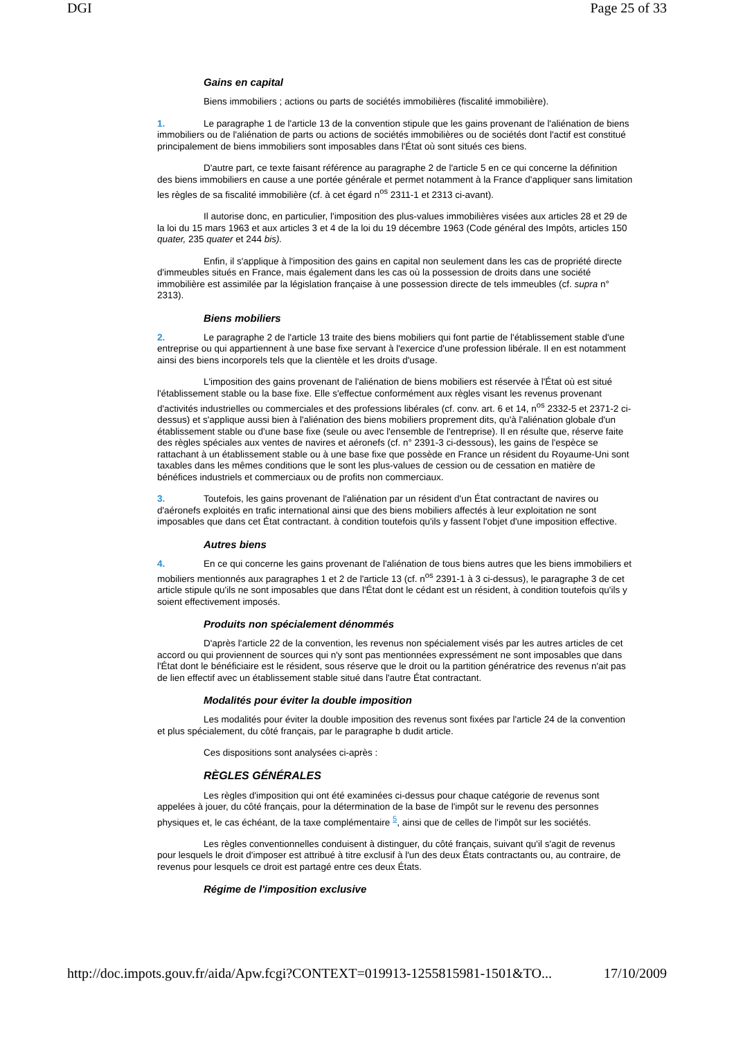DGI Page 25 of 33
Gains en capital
Biens immobiliers ; actions ou parts de sociétés immobilières (fiscalité immobilière).
1. Le paragraphe 1 de l'article 13 de la convention stipule que les gains provenant de l'aliénation de biens immobiliers ou de l'aliénation de parts ou actions de sociétés immobilières ou de sociétés dont l'actif est constitué principalement de biens immobiliers sont imposables dans l'État où sont situés ces biens.
D'autre part, ce texte faisant référence au paragraphe 2 de l'article 5 en ce qui concerne la définition des biens immobiliers en cause a une portée générale et permet notamment à la France d'appliquer sans limitation les règles de sa fiscalité immobilière (cf. à cet égard n<sup>os</sup> 2311-1 et 2313 ci-avant).
Il autorise donc, en particulier, l'imposition des plus-values immobilières visées aux articles 28 et 29 de la loi du 15 mars 1963 et aux articles 3 et 4 de la loi du 19 décembre 1963 (Code général des Impôts, articles 150 quater, 235 quater et 244 bis).
Enfin, il s'applique à l'imposition des gains en capital non seulement dans les cas de propriété directe d'immeubles situés en France, mais également dans les cas où la possession de droits dans une société immobilière est assimilée par la législation française à une possession directe de tels immeubles (cf. supra n° 2313).
Biens mobiliers
2. Le paragraphe 2 de l'article 13 traite des biens mobiliers qui font partie de l'établissement stable d'une entreprise ou qui appartiennent à une base fixe servant à l'exercice d'une profession libérale. Il en est notamment ainsi des biens incorporels tels que la clientèle et les droits d'usage.
L'imposition des gains provenant de l'aliénation de biens mobiliers est réservée à l'État où est situé l'établissement stable ou la base fixe. Elle s'effectue conformément aux règles visant les revenus provenant d'activités industrielles ou commerciales et des professions libérales (cf. conv. art. 6 et 14, n<sup>os</sup> 2332-5 et 2371-2 ci-dessus) et s'applique aussi bien à l'aliénation des biens mobiliers proprement dits, qu'à l'aliénation globale d'un établissement stable ou d'une base fixe (seule ou avec l'ensemble de l'entreprise). Il en résulte que, réserve faite des règles spéciales aux ventes de navires et aéronefs (cf. n° 2391-3 ci-dessous), les gains de l'espèce se rattachant à un établissement stable ou à une base fixe que possède en France un résident du Royaume-Uni sont taxables dans les mêmes conditions que le sont les plus-values de cession ou de cessation en matière de bénéfices industriels et commerciaux ou de profits non commerciaux.
3. Toutefois, les gains provenant de l'aliénation par un résident d'un État contractant de navires ou d'aéronefs exploités en trafic international ainsi que des biens mobiliers affectés à leur exploitation ne sont imposables que dans cet État contractant. à condition toutefois qu'ils y fassent l'objet d'une imposition effective.
Autres biens
4. En ce qui concerne les gains provenant de l'aliénation de tous biens autres que les biens immobiliers et mobiliers mentionnés aux paragraphes 1 et 2 de l'article 13 (cf. n<sup>os</sup> 2391-1 à 3 ci-dessus), le paragraphe 3 de cet article stipule qu'ils ne sont imposables que dans l'État dont le cédant est un résident, à condition toutefois qu'ils y soient effectivement imposés.
Produits non spécialement dénommés
D'après l'article 22 de la convention, les revenus non spécialement visés par les autres articles de cet accord ou qui proviennent de sources qui n'y sont pas mentionnées expressément ne sont imposables que dans l'État dont le bénéficiaire est le résident, sous réserve que le droit ou la partition génératrice des revenus n'ait pas de lien effectif avec un établissement stable situé dans l'autre État contractant.
Modalités pour éviter la double imposition
Les modalités pour éviter la double imposition des revenus sont fixées par l'article 24 de la convention et plus spécialement, du côté français, par le paragraphe b dudit article.
Ces dispositions sont analysées ci-après :
RÈGLES GÉNÉRALES
Les règles d'imposition qui ont été examinées ci-dessus pour chaque catégorie de revenus sont appelées à jouer, du côté français, pour la détermination de la base de l'impôt sur le revenu des personnes physiques et, le cas échéant, de la taxe complémentaire <sup>5</sup>, ainsi que de celles de l'impôt sur les sociétés.
Les règles conventionnelles conduisent à distinguer, du côté français, suivant qu'il s'agit de revenus pour lesquels le droit d'imposer est attribué à titre exclusif à l'un des deux États contractants ou, au contraire, de revenus pour lesquels ce droit est partagé entre ces deux États.
Régime de l'imposition exclusive
http://doc.impots.gouv.fr/aida/Apw.fcgi?CONTEXT=019913-1255815981-1501&TO... 17/10/2009